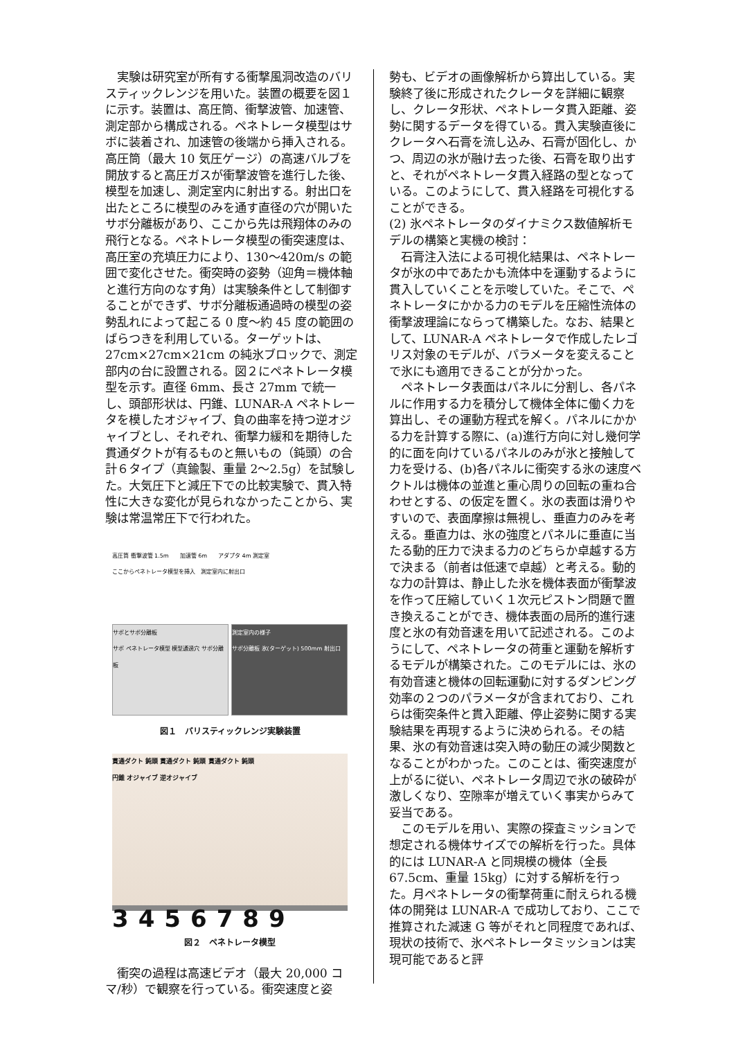実験は研究室が所有する衝撃風洞改造のバリスティックレンジを用いた。装置の概要を図１に示す。装置は、高圧筒、衝撃波管、加速管、測定部から構成される。ペネトレータ模型はサボに装着され、加速管の後端から挿入される。高圧筒（最大 10 気圧ゲージ）の高速バルブを開放すると高圧ガスが衝撃波管を進行した後、模型を加速し、測定室内に射出する。射出口を出たところに模型のみを通す直径の穴が開いたサボ分離板があり、ここから先は飛翔体のみの飛行となる。ペネトレータ模型の衝突速度は、高圧室の充填圧力により、130〜420m/s の範囲で変化させた。衝突時の姿勢（迎角＝機体軸と進行方向のなす角）は実験条件として制御することができず、サボ分離板通過時の模型の姿勢乱れによって起こる 0 度〜約 45 度の範囲のばらつきを利用している。ターゲットは、27cm×27cm×21cm の純氷ブロックで、測定部内の台に設置される。図２にペネトレータ模型を示す。直径 6mm、長さ 27mm で統一し、頭部形状は、円錐、LUNAR-A ペネトレータを模したオジャイブ、負の曲率を持つ逆オジャイブとし、それぞれ、衝撃力緩和を期待した貫通ダクトが有るものと無いもの（鈍頭）の合計６タイプ（真鍮製、重量 2〜2.5g）を試験した。大気圧下と減圧下での比較実験で、貫入特性に大きな変化が見られなかったことから、実験は常温常圧下で行われた。
高圧筒 衝撃波管 1.5m　　加速管 6m　　アダプタ 4m 測定室
ここからペネトレータ模型を挿入　測定室内に射出口
サボとサボ分離板
サボ ペネトレータ模型 模型通過穴 サボ分離板
測定室内の様子
サボ分離板 氷(ターゲット) 500mm 射出口
図１　バリスティックレンジ実験装置
貫通ダクト 鈍頭 貫通ダクト 鈍頭 貫通ダクト 鈍頭
円錐 オジャイブ 逆オジャイブ
3456789
図２　ペネトレータ模型
衝突の過程は高速ビデオ（最大 20,000 コマ/秒）で観察を行っている。衝突速度と姿
勢も、ビデオの画像解析から算出している。実験終了後に形成されたクレータを詳細に観察し、クレータ形状、ペネトレータ貫入距離、姿勢に関するデータを得ている。貫入実験直後にクレータへ石膏を流し込み、石膏が固化し、かつ、周辺の氷が融け去った後、石膏を取り出すと、それがペネトレータ貫入経路の型となっている。このようにして、貫入経路を可視化することができる。
(2) 氷ペネトレータのダイナミクス数値解析モデルの構築と実機の検討：
石膏注入法による可視化結果は、ペネトレータが氷の中であたかも流体中を運動するように貫入していくことを示唆していた。そこで、ペネトレータにかかる力のモデルを圧縮性流体の衝撃波理論にならって構築した。なお、結果として、LUNAR-A ペネトレータで作成したレゴリス対象のモデルが、パラメータを変えることで氷にも適用できることが分かった。
ペネトレータ表面はパネルに分割し、各パネルに作用する力を積分して機体全体に働く力を算出し、その運動方程式を解く。パネルにかかる力を計算する際に、(a)進行方向に対し幾何学的に面を向けているパネルのみが氷と接触して力を受ける、(b)各パネルに衝突する氷の速度ベクトルは機体の並進と重心周りの回転の重ね合わせとする、の仮定を置く。氷の表面は滑りやすいので、表面摩擦は無視し、垂直力のみを考える。垂直力は、氷の強度とパネルに垂直に当たる動的圧力で決まる力のどちらか卓越する方で決まる（前者は低速で卓越）と考える。動的な力の計算は、静止した氷を機体表面が衝撃波を作って圧縮していく１次元ピストン問題で置き換えることができ、機体表面の局所的進行速度と氷の有効音速を用いて記述される。このようにして、ペネトレータの荷重と運動を解析するモデルが構築された。このモデルには、氷の有効音速と機体の回転運動に対するダンピング効率の２つのパラメータが含まれており、これらは衝突条件と貫入距離、停止姿勢に関する実験結果を再現するように決められる。その結果、氷の有効音速は突入時の動圧の減少関数となることがわかった。このことは、衝突速度が上がるに従い、ペネトレータ周辺で氷の破砕が激しくなり、空隙率が増えていく事実からみて妥当である。
このモデルを用い、実際の探査ミッションで想定される機体サイズでの解析を行った。具体的には LUNAR-A と同規模の機体（全長 67.5cm、重量 15kg）に対する解析を行った。月ペネトレータの衝撃荷重に耐えられる機体の開発は LUNAR-A で成功しており、ここで推算された減速 G 等がそれと同程度であれば、現状の技術で、氷ペネトレータミッションは実現可能であると評